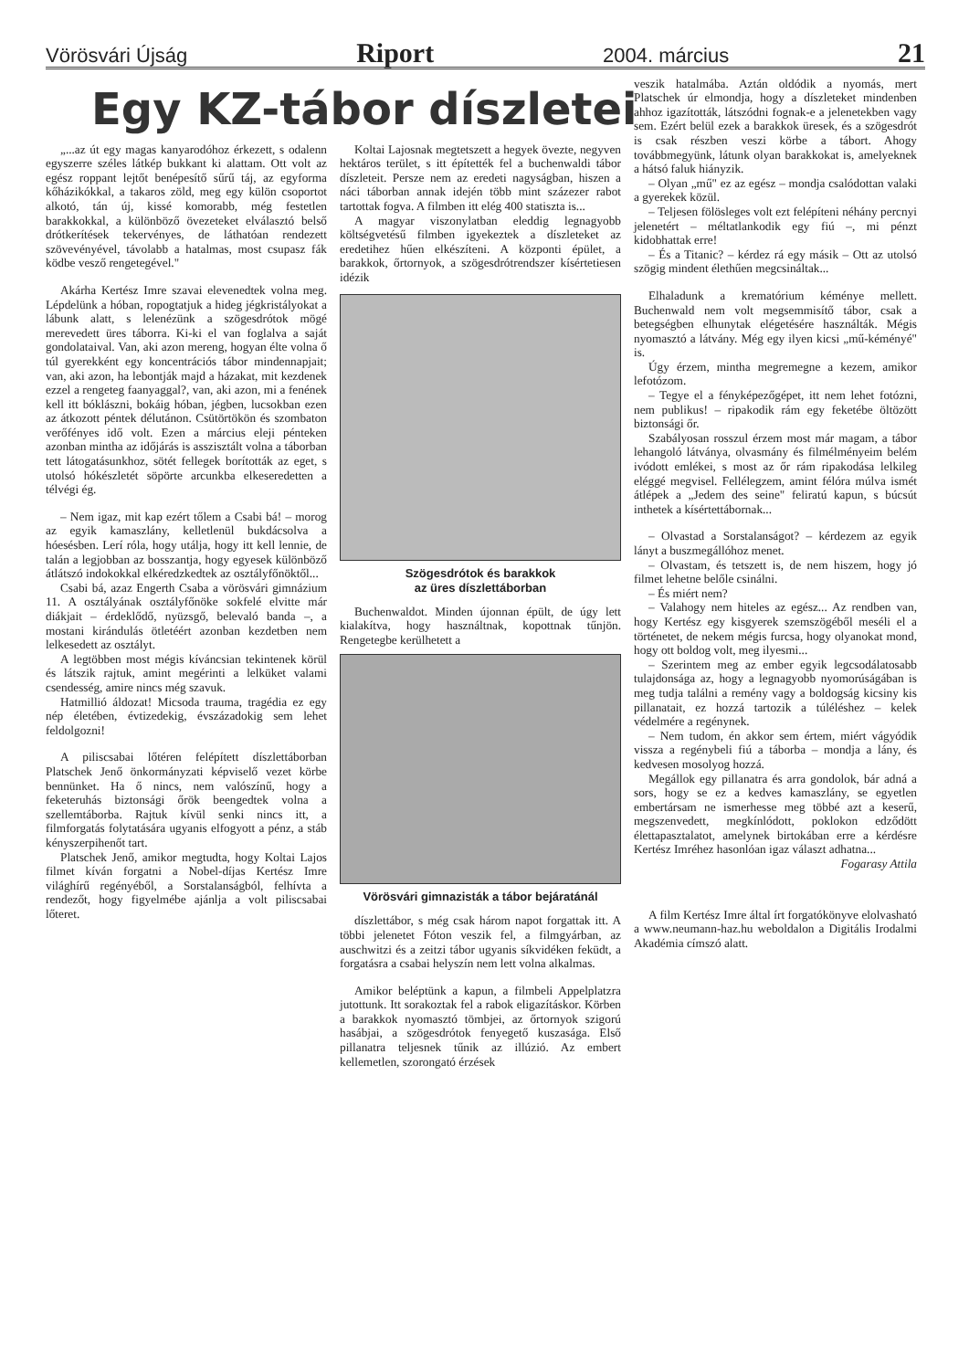Vörösvári Újság Riport 2004. március 21
Egy KZ-tábor díszletei
„...az út egy magas kanyarodóhoz érkezett, s odalenn egyszerre széles látkép bukkant ki alattam. Ott volt az egész roppant lejtőt benépesítő sűrű táj, az egyforma kőházikókkal, a takaros zöld, meg egy külön csoportot alkotó, tán új, kissé komorabb, még festetlen barakkokkal, a különböző övezeteket elválasztó belső drótkerítések tekervényes, de láthatóan rendezett szövevényével, távolabb a hatalmas, most csupasz fák ködbe vesző rengetegével."
Akárha Kertész Imre szavai elevenedtek volna meg. Lépdelünk a hóban, ropogtatjuk a hideg jégkristályokat a lábunk alatt, s lelenézünk a szögesdrótok mögé merevedett üres táborra. Ki-ki el van foglalva a saját gondolataival. Van, aki azon mereng, hogyan élte volna ő túl gyerekként egy koncentrációs tábor mindennapjait; van, aki azon, ha lebontják majd a házakat, mit kezdenek ezzel a rengeteg faanyaggal?, van, aki azon, mi a fenének kell itt bóklászni, bokáig hóban, jégben, lucsokban ezen az átkozott péntek délutánon. Csütörtökön és szombaton verőfényes idő volt. Ezen a március eleji pénteken azonban mintha az időjárás is asszisztált volna a táborban tett látogatásunkhoz, sötét fellegek borították az eget, s utolsó hókészletét söpörte arcunkba elkeseredetten a télvégi ég.
– Nem igaz, mit kap ezért tőlem a Csabi bá! – morog az egyik kamaszlány, kelletlenül bukdácsolva a hóesésben. Lerí róla, hogy utálja, hogy itt kell lennie, de talán a legjobban az bosszantja, hogy egyesek különböző átlátszó indokokkal elkéredzkedtek az osztályfőnöktől...
Csabi bá, azaz Engerth Csaba a vörösvári gimnázium 11. A osztályának osztályfőnöke sokfelé elvitte már diákjait – érdeklődő, nyüzsgő, belevaló banda –, a mostani kirándulás ötletéért azonban kezdetben nem lelkesedett az osztályt.
A legtöbben most mégis kíváncsian tekintenek körül és látszik rajtuk, amint megérinti a lelküket valami csendesség, amire nincs még szavuk.
Hatmillió áldozat! Micsoda trauma, tragédia ez egy nép életében, évtizedekig, évszázadokig sem lehet feldolgozni!
A piliscsabai lőtéren felépített díszlettáborban Platschek Jenő önkormányzati képviselő vezet körbe bennünket. Ha ő nincs, nem valószínű, hogy a feketeruhás biztonsági őrök beengedtek volna a szellemtáborba. Rajtuk kívül senki nincs itt, a filmforgatás folytatására ugyanis elfogyott a pénz, a stáb kényszerpihenőt tart.
Platschek Jenő, amikor megtudta, hogy Koltai Lajos filmet kíván forgatni a Nobel-díjas Kertész Imre világhírű regényéből, a Sorstalanságból, felhívta a rendezőt, hogy figyelmébe ajánlja a volt piliscsabai lőteret.
Koltai Lajosnak megtetszett a hegyek övezte, negyven hektáros terület, s itt építették fel a buchenwaldi tábor díszleteit. Persze nem az eredeti nagyságban, hiszen a náci táborban annak idején több mint százezer rabot tartottak fogva. A filmben itt elég 400 statiszta is...
A magyar viszonylatban eleddig legnagyobb költségvetésű filmben igyekeztek a díszleteket az eredetihez hűen elkészíteni. A központi épület, a barakkok, őrtornyok, a szögesdrótrendszer kísértetiesen idézik
Szögesdrótok és barakkok
az üres díszlettáborban
Buchenwaldot. Minden újonnan épült, de úgy lett kialakítva, hogy használtnak, kopottnak tűnjön. Rengetegbe kerülhetett a
Vörösvári gimnazisták a tábor bejáratánál
díszlettábor, s még csak három napot forgattak itt. A többi jelenetet Fóton veszik fel, a filmgyárban, az auschwitzi és a zeitzi tábor ugyanis síkvidéken feküdt, a forgatásra a csabai helyszín nem lett volna alkalmas.
Amikor beléptünk a kapun, a filmbeli Appelplatzra jutottunk. Itt sorakoztak fel a rabok eligazításkor. Körben a barakkok nyomasztó tömbjei, az őrtornyok szigorú hasábjai, a szögesdrótok fenyegető kuszasága. Első pillanatra teljesnek tűnik az illúzió. Az embert kellemetlen, szorongató érzések
veszik hatalmába. Aztán oldódik a nyomás, mert Platschek úr elmondja, hogy a díszleteket mindenben ahhoz igazították, látszódni fognak-e a jelenetekben vagy sem. Ezért belül ezek a barakkok üresek, és a szögesdrót is csak részben veszi körbe a tábort. Ahogy továbbmegyünk, látunk olyan barakkokat is, amelyeknek a hátsó faluk hiányzik.
– Olyan „mű" ez az egész – mondja csalódottan valaki a gyerekek közül.
– Teljesen fölösleges volt ezt felépíteni néhány percnyi jelenetért – méltatlankodik egy fiú –, mi pénzt kidobhattak erre!
– És a Titanic? – kérdez rá egy másik – Ott az utolsó szögig mindent élethűen megcsináltak...
Elhaladunk a krematórium kéménye mellett. Buchenwald nem volt megsemmisítő tábor, csak a betegségben elhunytak elégetésére használták. Mégis nyomasztó a látvány. Még egy ilyen kicsi „mű-kéményé" is.
Úgy érzem, mintha megremegne a kezem, amikor lefotózom.
– Tegye el a fényképezőgépet, itt nem lehet fotózni, nem publikus! – ripakodik rám egy feketébe öltözött biztonsági őr.
Szabályosan rosszul érzem most már magam, a tábor lehangoló látványa, olvasmány és filmélményeim belém ivódott emlékei, s most az őr rám ripakodása lelkileg eléggé megvisel. Fellélegzem, amint félóra múlva ismét átlépek a „Jedem des seine" feliratú kapun, s búcsút inthetek a kísértettábornak...
– Olvastad a Sorstalanságot? – kérdezem az egyik lányt a buszmegállóhoz menet.
– Olvastam, és tetszett is, de nem hiszem, hogy jó filmet lehetne belőle csinálni.
– És miért nem?
– Valahogy nem hiteles az egész... Az rendben van, hogy Kertész egy kisgyerek szemszögéből meséli el a történetet, de nekem mégis furcsa, hogy olyanokat mond, hogy ott boldog volt, meg ilyesmi...
– Szerintem meg az ember egyik legcsodálatosabb tulajdonsága az, hogy a legnagyobb nyomorúságában is meg tudja találni a remény vagy a boldogság kicsiny kis pillanatait, ez hozzá tartozik a túléléshez – kelek védelmére a regénynek.
– Nem tudom, én akkor sem értem, miért vágyódik vissza a regénybeli fiú a táborba – mondja a lány, és kedvesen mosolyog hozzá.
Megállok egy pillanatra és arra gondolok, bár adná a sors, hogy se ez a kedves kamaszlány, se egyetlen embertársam ne ismerhesse meg többé azt a keserű, megszenvedett, megkínlódott, poklokon edződött élettapasztalatot, amelynek birtokában erre a kérdésre Kertész Imréhez hasonlóan igaz választ adhatna...
Fogarasy Attila
A film Kertész Imre által írt forgatókönyve elolvasható a www.neumann-haz.hu weboldalon a Digitális Irodalmi Akadémia címszó alatt.